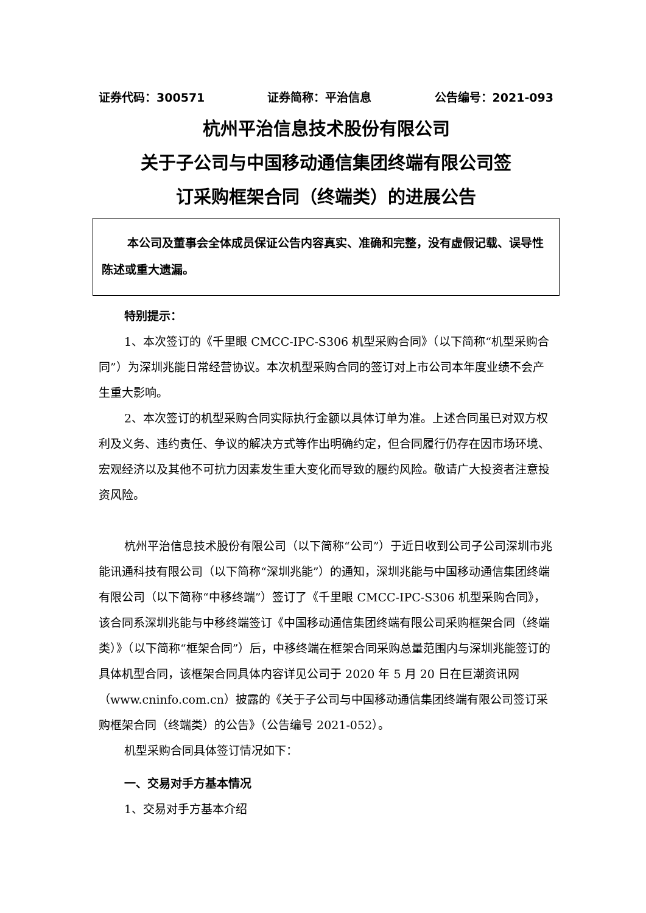证券代码：300571 证券简称：平治信息 公告编号：2021-093
杭州平治信息技术股份有限公司
关于子公司与中国移动通信集团终端有限公司签
订采购框架合同（终端类）的进展公告
本公司及董事会全体成员保证公告内容真实、准确和完整，没有虚假记载、误导性陈述或重大遗漏。
特别提示：
1、本次签订的《千里眼 CMCC-IPC-S306 机型采购合同》（以下简称“机型采购合同”）为深圳兆能日常经营协议。本次机型采购合同的签订对上市公司本年度业绩不会产生重大影响。
2、本次签订的机型采购合同实际执行金额以具体订单为准。上述合同虽已对双方权利及义务、违约责任、争议的解决方式等作出明确约定，但合同履行仍存在因市场环境、宏观经济以及其他不可抗力因素发生重大变化而导致的履约风险。敬请广大投资者注意投资风险。
杭州平治信息技术股份有限公司（以下简称“公司”）于近日收到公司子公司深圳市兆能讯通科技有限公司（以下简称“深圳兆能”）的通知，深圳兆能与中国移动通信集团终端有限公司（以下简称“中移终端”）签订了《千里眼 CMCC-IPC-S306 机型采购合同》，该合同系深圳兆能与中移终端签订《中国移动通信集团终端有限公司采购框架合同（终端类）》（以下简称“框架合同”）后，中移终端在框架合同采购总量范围内与深圳兆能签订的具体机型合同，该框架合同具体内容详见公司于 2020 年 5 月 20 日在巨潮资讯网（www.cninfo.com.cn）披露的《关于子公司与中国移动通信集团终端有限公司签订采购框架合同（终端类）的公告》（公告编号 2021-052）。
机型采购合同具体签订情况如下：
一、交易对手方基本情况
1、交易对手方基本介绍